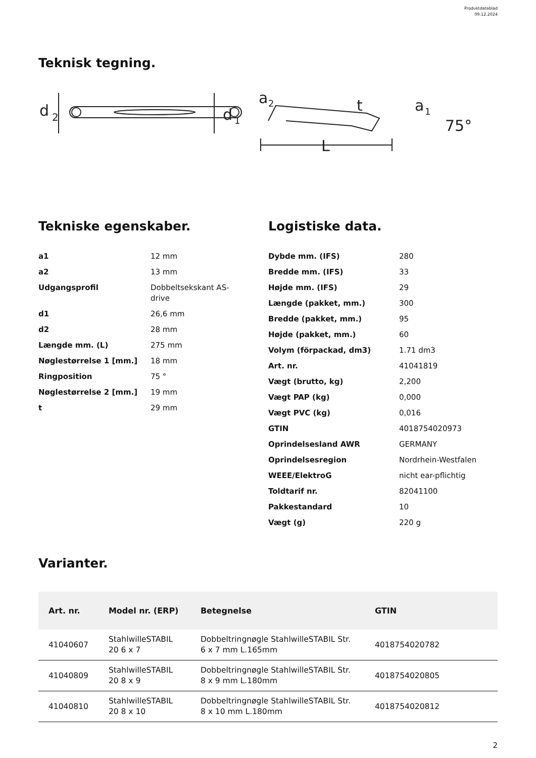Produktdatablad
09.12.2024
Teknisk tegning.
d
2
d
1
a
2
t
a
1
L
75°
Tekniske egenskaber.
| a1 | 12 mm |
| a2 | 13 mm |
| Udgangsprofil | Dobbeltsekskant AS-drive |
| d1 | 26,6 mm |
| d2 | 28 mm |
| Længde mm. (L) | 275 mm |
| Nøglestørrelse 1 [mm.] | 18 mm |
| Ringposition | 75 ° |
| Nøglestørrelse 2 [mm.] | 19 mm |
| t | 29 mm |
Logistiske data.
| Dybde mm. (IFS) | 280 |
| Bredde mm. (IFS) | 33 |
| Højde mm. (IFS) | 29 |
| Længde (pakket, mm.) | 300 |
| Bredde (pakket, mm.) | 95 |
| Højde (pakket, mm.) | 60 |
| Volym (förpackad, dm3) | 1.71 dm3 |
| Art. nr. | 41041819 |
| Vægt (brutto, kg) | 2,200 |
| Vægt PAP (kg) | 0,000 |
| Vægt PVC (kg) | 0,016 |
| GTIN | 4018754020973 |
| Oprindelsesland AWR | GERMANY |
| Oprindelsesregion | Nordrhein-Westfalen |
| WEEE/ElektroG | nicht ear-pflichtig |
| Toldtarif nr. | 82041100 |
| Pakkestandard | 10 |
| Vægt (g) | 220 g |
Varianter.
| Art. nr. | Model nr. (ERP) | Betegnelse | GTIN |
| --- | --- | --- | --- |
| 41040607 | StahlwilleSTABIL 20 6 x 7 | Dobbeltringnøgle StahlwilleSTABIL Str. 6 x 7 mm L.165mm | 4018754020782 |
| 41040809 | StahlwilleSTABIL 20 8 x 9 | Dobbeltringnøgle StahlwilleSTABIL Str. 8 x 9 mm L.180mm | 4018754020805 |
| 41040810 | StahlwilleSTABIL 20 8 x 10 | Dobbeltringnøgle StahlwilleSTABIL Str. 8 x 10 mm L.180mm | 4018754020812 |
2